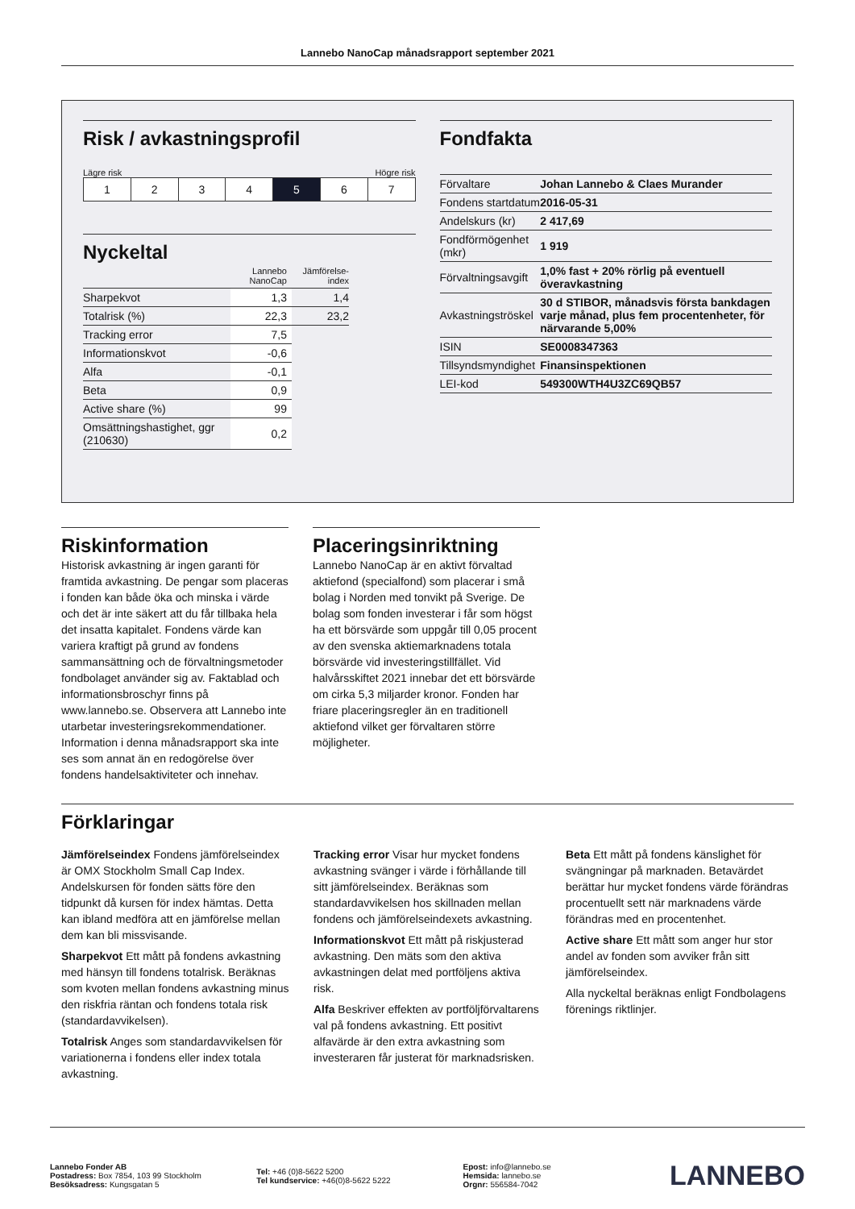Lannebo NanoCap månadsrapport september 2021
Risk / avkastningsprofil
Lägre risk Högre risk
| 1 | 2 | 3 | 4 | 5 | 6 | 7 |
Nyckeltal
| | Lannebo NanoCap | Jämförelse-index |
| Sharpekvot | 1,3 | 1,4 |
| Totalrisk (%) | 22,3 | 23,2 |
| Tracking error | 7,5 | |
| Informationskvot | -0,6 | |
| Alfa | -0,1 | |
| Beta | 0,9 | |
| Active share (%) | 99 | |
| Omsättningshastighet, ggr (210630) | 0,2 | |
Fondfakta
| Förvaltare | Johan Lannebo & Claes Murander |
| Fondens startdatum | 2016-05-31 |
| Andelskurs (kr) | 2 417,69 |
| Fondförmögenhet (mkr) | 1 919 |
| Förvaltningsavgift | 1,0% fast + 20% rörlig på eventuell överavkastning |
| Avkastningströskel | 30 d STIBOR, månadsvis första bankdagen varje månad, plus fem procentenheter, för närvarande 5,00% |
| ISIN | SE0008347363 |
| Tillsyndsmyndighet | Finansinspektionen |
| LEI-kod | 549300WTH4U3ZC69QB57 |
Riskinformation
Historisk avkastning är ingen garanti för framtida avkastning. De pengar som placeras i fonden kan både öka och minska i värde och det är inte säkert att du får tillbaka hela det insatta kapitalet. Fondens värde kan variera kraftigt på grund av fondens sammansättning och de förvaltningsmetoder fondbolaget använder sig av. Faktablad och informationsbroschyr finns på www.lannebo.se. Observera att Lannebo inte utarbetar investeringsrekommendationer. Information i denna månadsrapport ska inte ses som annat än en redogörelse över fondens handelsaktiviteter och innehav.
Placeringsinriktning
Lannebo NanoCap är en aktivt förvaltad aktiefond (specialfond) som placerar i små bolag i Norden med tonvikt på Sverige. De bolag som fonden investerar i får som högst ha ett börsvärde som uppgår till 0,05 procent av den svenska aktiemarknadens totala börsvärde vid investeringstillfället. Vid halvårsskiftet 2021 innebar det ett börsvärde om cirka 5,3 miljarder kronor. Fonden har friare placeringsregler än en traditionell aktiefond vilket ger förvaltaren större möjligheter.
Förklaringar
Jämförelseindex Fondens jämförelseindex är OMX Stockholm Small Cap Index. Andelskursen för fonden sätts före den tidpunkt då kursen för index hämtas. Detta kan ibland medföra att en jämförelse mellan dem kan bli missvisande.
Sharpekvot Ett mått på fondens avkastning med hänsyn till fondens totalrisk. Beräknas som kvoten mellan fondens avkastning minus den riskfria räntan och fondens totala risk (standardavvikelsen).
Totalrisk Anges som standardavvikelsen för variationerna i fondens eller index totala avkastning.
Tracking error Visar hur mycket fondens avkastning svänger i värde i förhållande till sitt jämförelseindex. Beräknas som standardavvikelsen hos skillnaden mellan fondens och jämförelseindexets avkastning.
Informationskvot Ett mått på riskjusterad avkastning. Den mäts som den aktiva avkastningen delat med portföljens aktiva risk.
Alfa Beskriver effekten av portföljförvaltarens val på fondens avkastning. Ett positivt alfavärde är den extra avkastning som investeraren får justerat för marknadsrisken.
Beta Ett mått på fondens känslighet för svängningar på marknaden. Betavärdet berättar hur mycket fondens värde förändras procentuellt sett när marknadens värde förändras med en procentenhet.
Active share Ett mått som anger hur stor andel av fonden som avviker från sitt jämförelseindex.
Alla nyckeltal beräknas enligt Fondbolagens förenings riktlinjer.
Lannebo Fonder AB
Postadress: Box 7854, 103 99 Stockholm
Besöksadress: Kungsgatan 5
Tel: +46 (0)8-5622 5200
Tel kundservice: +46(0)8-5622 5222
Epost: info@lannebo.se
Hemsida: lannebo.se
Orgnr: 556584-7042
LANNEBO